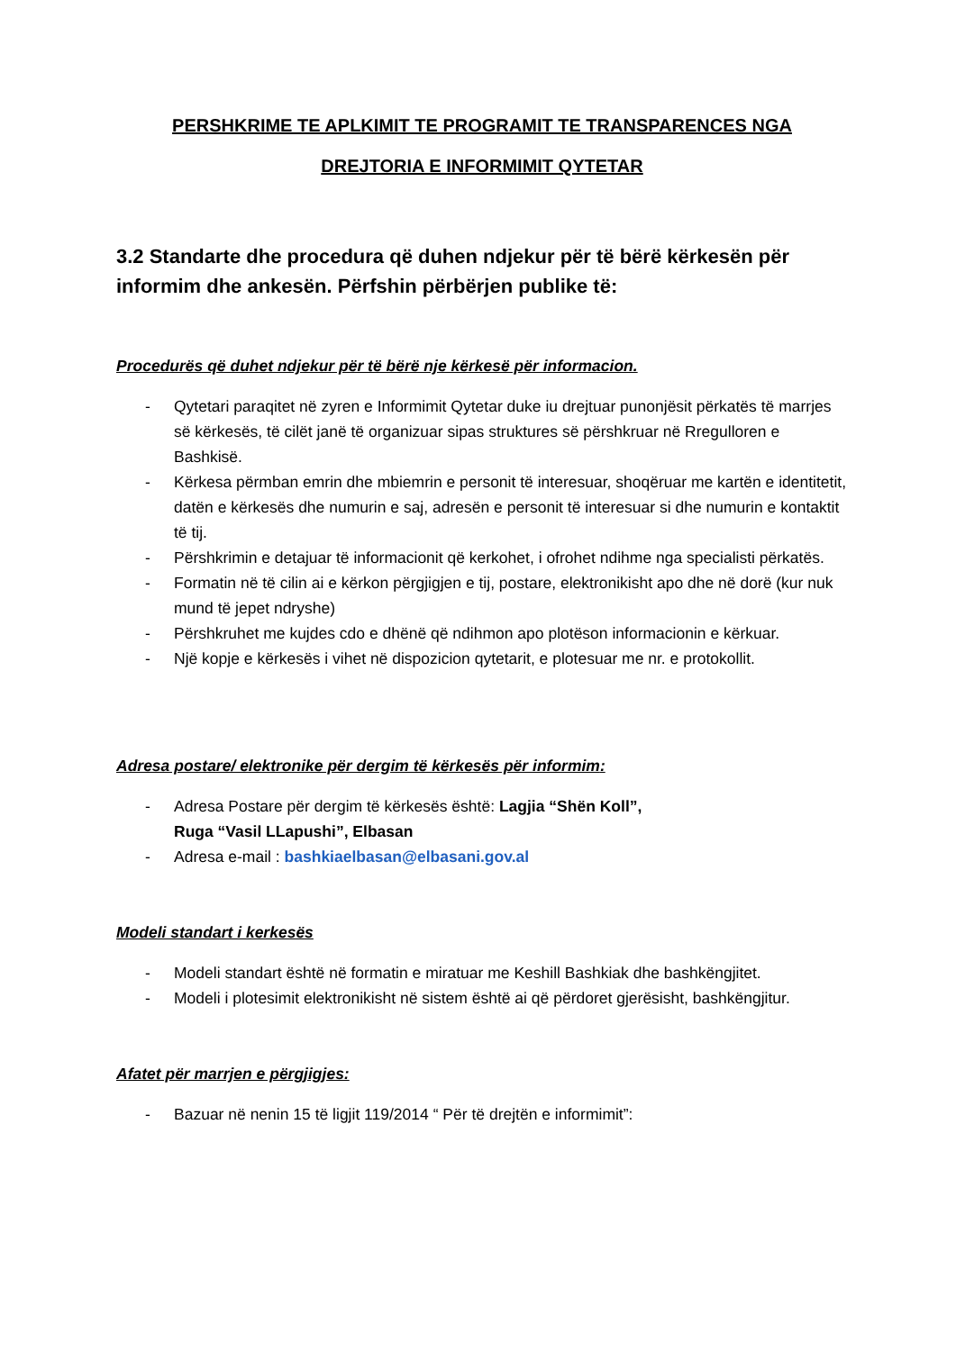PERSHKRIME TE APLKIMIT TE PROGRAMIT TE TRANSPARENCES NGA
DREJTORIA E INFORMIMIT QYTETAR
3.2 Standarte dhe procedura që duhen ndjekur për të bërë kërkesën për informim dhe ankesën. Përfshin përbërjen publike të:
Procedurës që duhet ndjekur për të bërë nje kërkesë për informacion.
- Qytetari paraqitet në zyren e Informimit Qytetar duke iu drejtuar punonjësit përkatës të marrjes së kërkesës, të cilët janë të organizuar sipas struktures së përshkruar në Rregulloren e Bashkisë.
- Kërkesa përmban emrin dhe mbiemrin e personit të interesuar, shoqëruar me kartën e identitetit, datën e kërkesës dhe numurin e saj, adresën e personit të interesuar si dhe numurin e kontaktit të tij.
- Përshkrimin e detajuar të informacionit që kerkohet, i ofrohet ndihme nga specialisti përkatës.
- Formatin në të cilin ai e kërkon përgjigjen e tij, postare, elektronikisht apo dhe në dorë (kur nuk mund të jepet ndryshe)
- Përshkruhet me kujdes cdo e dhënë që ndihmon apo plotëson informacionin e kërkuar.
- Një kopje e kërkesës i vihet në dispozicion qytetarit, e plotesuar me nr. e protokollit.
Adresa postare/ elektronike për dergim të kërkesës për informim:
- Adresa Postare për dergim të kërkesës është: Lagjia “Shën Koll”,
Ruga “Vasil LLapushi”, Elbasan
- Adresa e-mail : bashkiaelbasan@elbasani.gov.al
Modeli standart i kerkesës
- Modeli standart është në formatin e miratuar me Keshill Bashkiak dhe bashkëngjitet.
- Modeli i plotesimit elektronikisht në sistem është ai që përdoret gjerësisht, bashkëngjitur.
Afatet për marrjen e përgjigjes:
- Bazuar në nenin 15 të ligjit 119/2014 “ Për të drejtën e informimit”: